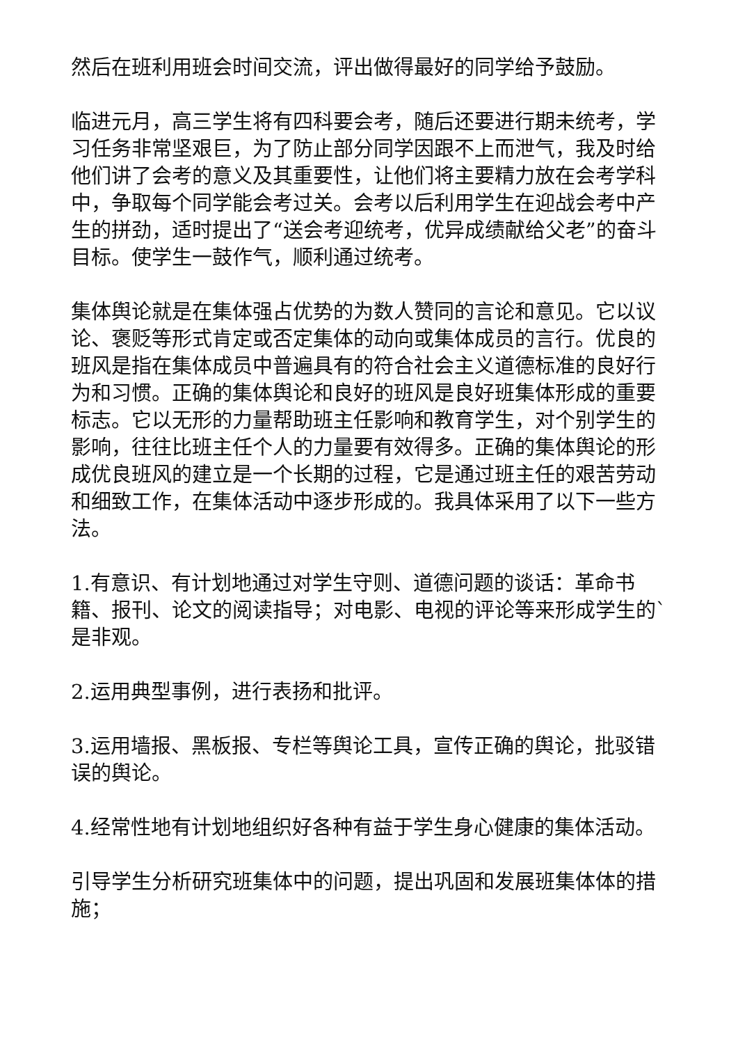然后在班利用班会时间交流，评出做得最好的同学给予鼓励。
临进元月，高三学生将有四科要会考，随后还要进行期未统考，学习任务非常坚艰巨，为了防止部分同学因跟不上而泄气，我及时给他们讲了会考的意义及其重要性，让他们将主要精力放在会考学科中，争取每个同学能会考过关。会考以后利用学生在迎战会考中产生的拼劲，适时提出了“送会考迎统考，优异成绩献给父老”的奋斗目标。使学生一鼓作气，顺利通过统考。
集体舆论就是在集体强占优势的为数人赞同的言论和意见。它以议论、褒贬等形式肯定或否定集体的动向或集体成员的言行。优良的班风是指在集体成员中普遍具有的符合社会主义道德标准的良好行为和习惯。正确的集体舆论和良好的班风是良好班集体形成的重要标志。它以无形的力量帮助班主任影响和教育学生，对个别学生的影响，往往比班主任个人的力量要有效得多。正确的集体舆论的形成优良班风的建立是一个长期的过程，它是通过班主任的艰苦劳动和细致工作，在集体活动中逐步形成的。我具体采用了以下一些方法。
1.有意识、有计划地通过对学生守则、道德问题的谈话：革命书籍、报刊、论文的阅读指导；对电影、电视的评论等来形成学生的`是非观。
2.运用典型事例，进行表扬和批评。
3.运用墙报、黑板报、专栏等舆论工具，宣传正确的舆论，批驳错误的舆论。
4.经常性地有计划地组织好各种有益于学生身心健康的集体活动。
引导学生分析研究班集体中的问题，提出巩固和发展班集体体的措施；